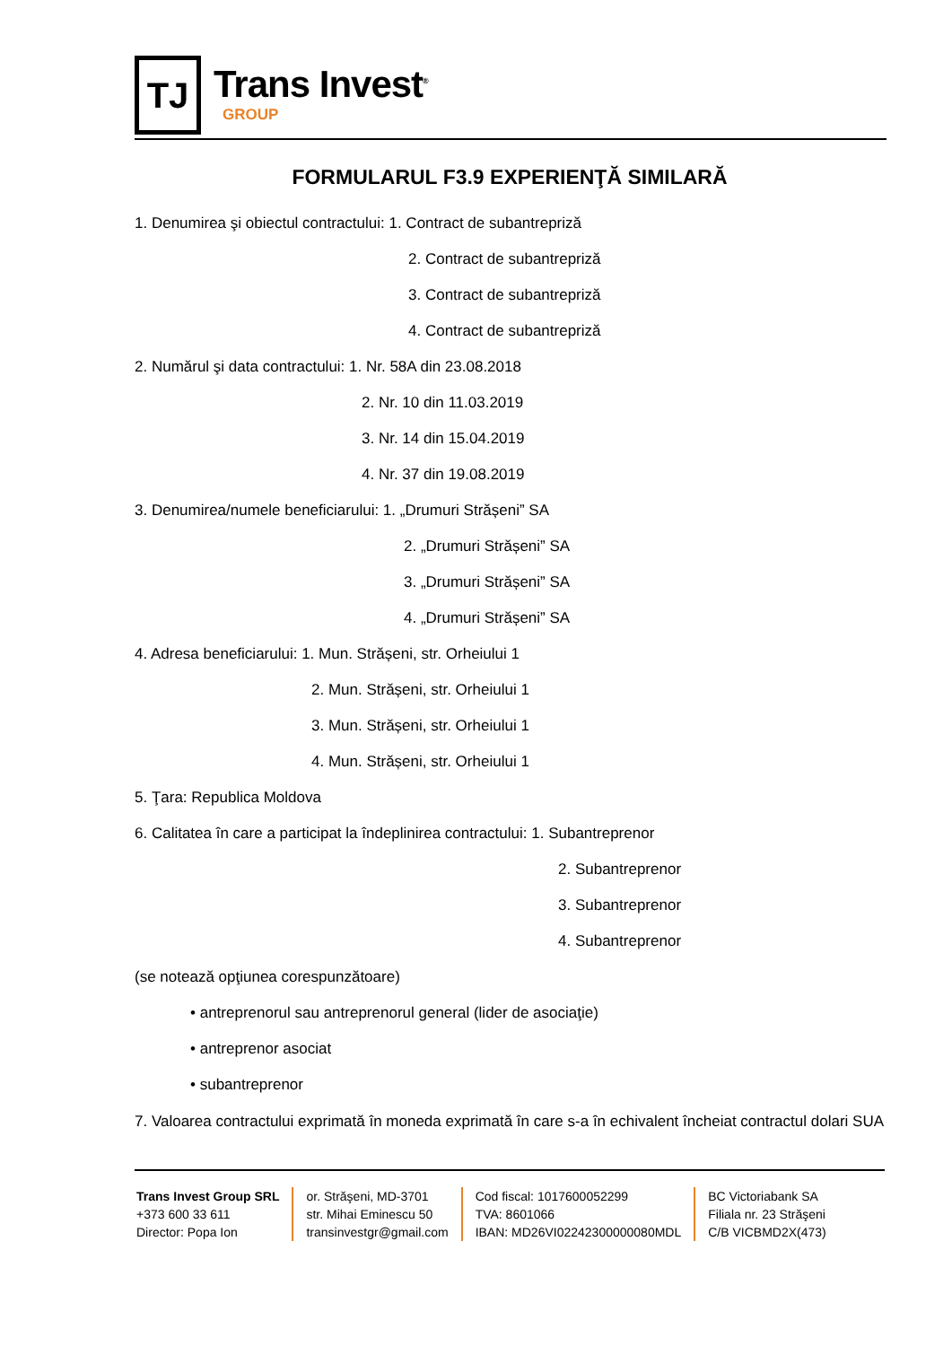TJ
Trans Invest<sup>®</sup>
GROUP
FORMULARUL F3.9 EXPERIENŢĂ SIMILARĂ
1. Denumirea şi obiectul contractului: 1. Contract de subantrepriză
2. Contract de subantrepriză
3. Contract de subantrepriză
4. Contract de subantrepriză
2. Numărul şi data contractului: 1. Nr. 58A din 23.08.2018
2. Nr. 10 din 11.03.2019
3. Nr. 14 din 15.04.2019
4. Nr. 37 din 19.08.2019
3. Denumirea/numele beneficiarului: 1. „Drumuri Strășeni” SA
2. „Drumuri Strășeni” SA
3. „Drumuri Strășeni” SA
4. „Drumuri Strășeni” SA
4. Adresa beneficiarului: 1. Mun. Strășeni, str. Orheiului 1
2. Mun. Strășeni, str. Orheiului 1
3. Mun. Strășeni, str. Orheiului 1
4. Mun. Strășeni, str. Orheiului 1
5. Ţara: Republica Moldova
6. Calitatea în care a participat la îndeplinirea contractului: 1. Subantreprenor
2. Subantreprenor
3. Subantreprenor
4. Subantreprenor
(se notează opţiunea corespunzătoare)
• antreprenorul sau antreprenorul general (lider de asociaţie)
• antreprenor asociat
• subantreprenor
7. Valoarea contractului exprimată în moneda exprimată în care s-a în echivalent încheiat contractul dolari SUA
Trans Invest Group SRL
+373 600 33 611
Director: Popa Ion
or. Străşeni, MD-3701
str. Mihai Eminescu 50
transinvestgr@gmail.com
Cod fiscal: 1017600052299
TVA: 8601066
IBAN: MD26VI02242300000080MDL
BC Victoriabank SA
Filiala nr. 23 Străşeni
C/B VICBMD2X(473)